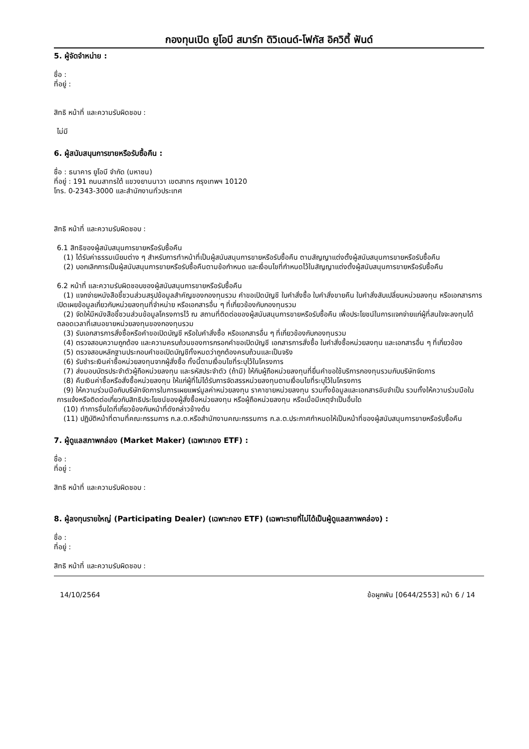กองทุนเปิด ยูโอบี สมาร์ท ดิวิเดนด์-โฟกัส อิควิตี้ ฟันด์
5. ผู้จัดจำหน่าย :
ชื่อ :
ที่อยู่ :
สิทธิ หน้าที่ และความรับผิดชอบ :
ไม่มี
6. ผู้สนับสนุนการขายหรือรับซื้อคืน :
ชื่อ : ธนาคาร ยูโอบี จำกัด (มหาชน)
ที่อยู่ : 191 ถนนสาทรใต้ แขวงยานนาวา เขตสาทร กรุงเทพฯ 10120
โทร. 0-2343-3000 และสำนักงานทั่วประเทศ
สิทธิ หน้าที่ และความรับผิดชอบ :
6.1 สิทธิของผู้สนับสนุนการขายหรือรับซื้อคืน
(1) ได้รับค่าธรรมเนียมต่าง ๆ สำหรับการทำหน้าที่เป็นผู้สนับสนุนการขายหรือรับซื้อคืน ตามสัญญาแต่งตั้งผู้สนับสนุนการขายหรือรับซื้อคืน
(2) บอกเลิกการเป็นผู้สนับสนุนการขายหรือรับซื้อคืนตามข้อกำหนด และเงื่อนไขที่กำหนดไว้ในสัญญาแต่งตั้งผู้สนับสนุนการขายหรือรับซื้อคืน
6.2 หน้าที่ และความรับผิดชอบของผู้สนับสนุนการขายหรือรับซื้อคืน
(1) แจกจ่ายหนังสือชี้ชวนส่วนสรุปข้อมูลสำคัญของกองทุนรวม คำขอเปิดบัญชี ใบคำสั่งซื้อ ใบคำสั่งขายคืน ใบคำสั่งสับเปลี่ยนหน่วยลงทุน หรือเอกสารการเปิดเผยข้อมูลเกี่ยวกับหน่วยลงทุนที่จำหน่าย หรือเอกสารอื่น ๆ ที่เกี่ยวข้องกับกองทุนรวม
(2) จัดให้มีหนังสือชี้ชวนส่วนข้อมูลโครงการไว้ ณ สถานที่ติดต่อของผู้สนับสนุนการขายหรือรับซื้อคืน เพื่อประโยชน์ในการแจกจ่ายแก่ผู้ที่สนใจจะลงทุนได้ตลอดเวลาที่เสนอขายหน่วยลงทุนของกองทุนรวม
(3) รับเอกสารการสั่งซื้อหรือคำขอเปิดบัญชี หรือใบคำสั่งซื้อ หรือเอกสารอื่น ๆ ที่เกี่ยวข้องกับกองทุนรวม
(4) ตรวจสอบความถูกต้อง และความครบถ้วนของการกรอกคำขอเปิดบัญชี เอกสารการสั่งซื้อ ใบคำสั่งซื้อหน่วยลงทุน และเอกสารอื่น ๆ ที่เกี่ยวข้อง
(5) ตรวจสอบหลักฐานประกอบคำขอเปิดบัญชีทั้งหมดว่าถูกต้องครบถ้วนและเป็นจริง
(6) รับชำระเงินค่าซื้อหน่วยลงทุนจากผู้สั่งซื้อ ทั้งนี้ตามเงื่อนไขที่ระบุไว้ในโครงการ
(7) ส่งมอบบัตรประจำตัวผู้ถือหน่วยลงทุน และรหัสประจำตัว (ถ้ามี) ให้กับผู้ถือหน่วยลงทุนที่ยื่นคำขอใช้บริการกองทุนรวมกับบริษัทจัดการ
(8) คืนเงินค่าซื้อหรือสั่งซื้อหน่วยลงทุน ให้แก่ผู้ที่ไม่ได้รับการจัดสรรหน่วยลงทุนตามเงื่อนไขที่ระบุไว้ในโครงการ
(9) ให้ความร่วมมือกับบริษัทจัดการในการเผยแพร่มูลค่าหน่วยลงทุน ราคาขายหน่วยลงทุน รวมทั้งข้อมูลและเอกสารอันจำเป็น รวมทั้งให้ความร่วมมือในการแจ้งหรือติดต่อเกี่ยวกับสิทธิประโยชน์ของผู้สั่งซื้อหน่วยลงทุน หรือผู้ถือหน่วยลงทุน หรือเมื่อมีเหตุจำเป็นอื่นใด
(10) ทำการอื่นใดที่เกี่ยวข้องกับหน้าที่ดังกล่าวข้างต้น
(11) ปฏิบัติหน้าที่ตามที่คณะกรรมการ ก.ล.ต.หรือสำนักงานคณะกรรมการ ก.ล.ต.ประกาศกำหนดให้เป็นหน้าที่ของผู้สนับสนุนการขายหรือรับซื้อคืน
7. ผู้ดูแลสภาพคล่อง (Market Maker) (เฉพาะกอง ETF) :
ชื่อ :
ที่อยู่ :
สิทธิ หน้าที่ และความรับผิดชอบ :
8. ผู้ลงทุนรายใหญ่ (Participating Dealer) (เฉพาะกอง ETF) (เฉพาะรายที่ไม่ได้เป็นผู้ดูแลสภาพคล่อง) :
ชื่อ :
ที่อยู่ :
สิทธิ หน้าที่ และความรับผิดชอบ :
14/10/2564 ข้อผูกพัน [0644/2553] หน้า 6 / 14